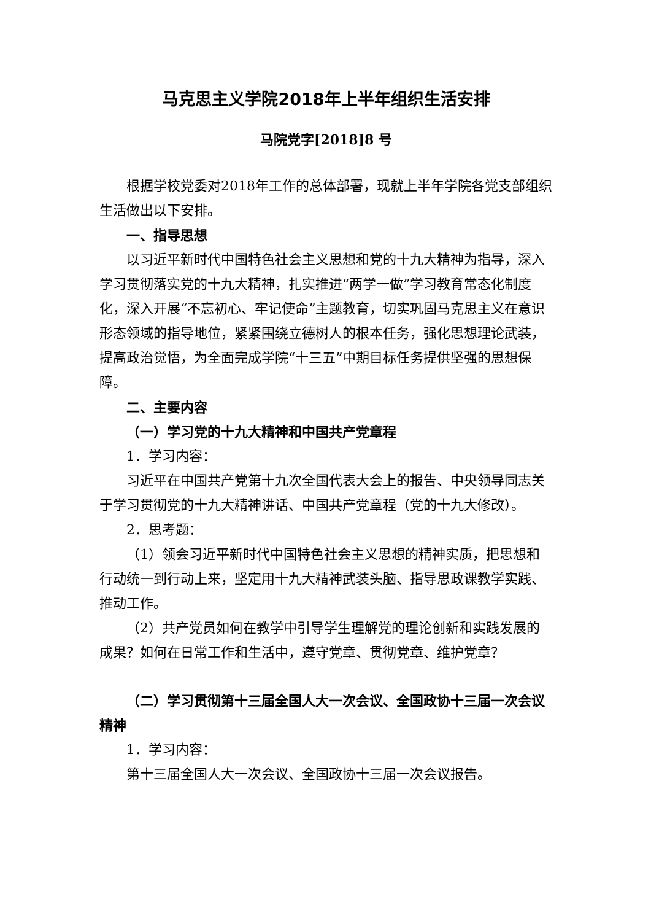马克思主义学院2018年上半年组织生活安排
马院党字[2018]8 号
根据学校党委对2018年工作的总体部署，现就上半年学院各党支部组织生活做出以下安排。
一、指导思想
以习近平新时代中国特色社会主义思想和党的十九大精神为指导，深入学习贯彻落实党的十九大精神，扎实推进“两学一做”学习教育常态化制度化，深入开展“不忘初心、牢记使命”主题教育，切实巩固马克思主义在意识形态领域的指导地位，紧紧围绕立德树人的根本任务，强化思想理论武装，提高政治觉悟，为全面完成学院“十三五”中期目标任务提供坚强的思想保障。
二、主要内容
（一）学习党的十九大精神和中国共产党章程
1．学习内容：
习近平在中国共产党第十九次全国代表大会上的报告、中央领导同志关于学习贯彻党的十九大精神讲话、中国共产党章程（党的十九大修改）。
2．思考题：
（1）领会习近平新时代中国特色社会主义思想的精神实质，把思想和行动统一到行动上来，坚定用十九大精神武装头脑、指导思政课教学实践、推动工作。
（2）共产党员如何在教学中引导学生理解党的理论创新和实践发展的成果？如何在日常工作和生活中，遵守党章、贯彻党章、维护党章？
（二）学习贯彻第十三届全国人大一次会议、全国政协十三届一次会议精神
1．学习内容：
第十三届全国人大一次会议、全国政协十三届一次会议报告。